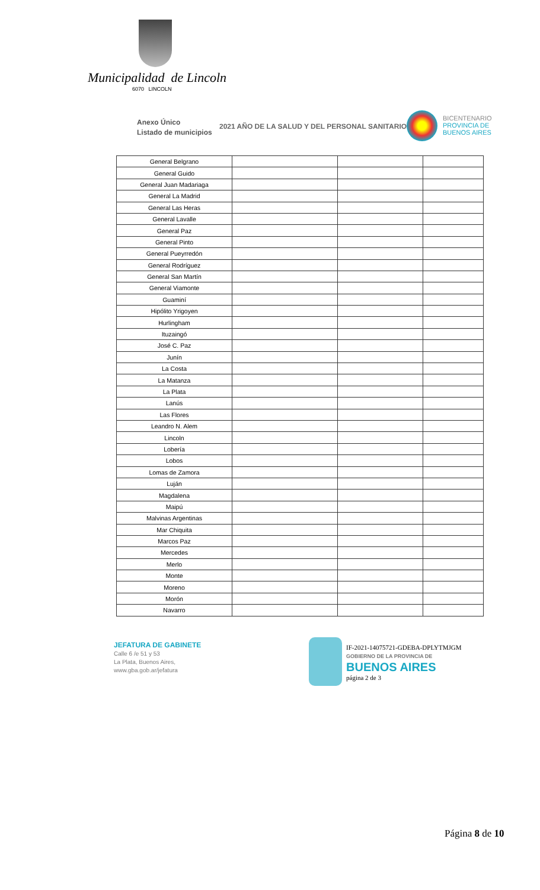Municipalidad de Lincoln
6070 LINCOLN
Anexo Único
Listado de municipios
2021 AÑO DE LA SALUD Y DEL PERSONAL SANITARIO
BICENTENARIO
PROVINCIA DE
BUENOS AIRES
| General Belgrano | | | |
| General Guido | | | |
| General Juan Madariaga | | | |
| General La Madrid | | | |
| General Las Heras | | | |
| General Lavalle | | | |
| General Paz | | | |
| General Pinto | | | |
| General Pueyrredón | | | |
| General Rodríguez | | | |
| General San Martín | | | |
| General Viamonte | | | |
| Guaminí | | | |
| Hipólito Yrigoyen | | | |
| Hurlingham | | | |
| Ituzaingó | | | |
| José C. Paz | | | |
| Junín | | | |
| La Costa | | | |
| La Matanza | | | |
| La Plata | | | |
| Lanús | | | |
| Las Flores | | | |
| Leandro N. Alem | | | |
| Lincoln | | | |
| Lobería | | | |
| Lobos | | | |
| Lomas de Zamora | | | |
| Luján | | | |
| Magdalena | | | |
| Maipú | | | |
| Malvinas Argentinas | | | |
| Mar Chiquita | | | |
| Marcos Paz | | | |
| Mercedes | | | |
| Merlo | | | |
| Monte | | | |
| Moreno | | | |
| Morón | | | |
| Navarro | | | |
JEFATURA DE GABINETE
Calle 6 /e 51 y 53
La Plata, Buenos Aires,
www.gba.gob.ar/jefatura
IF-2021-14075721-GDEBA-DPLYTMJGM
GOBIERNO DE LA PROVINCIA DE
BUENOS AIRES
página 2 de 3
Página 8 de 10